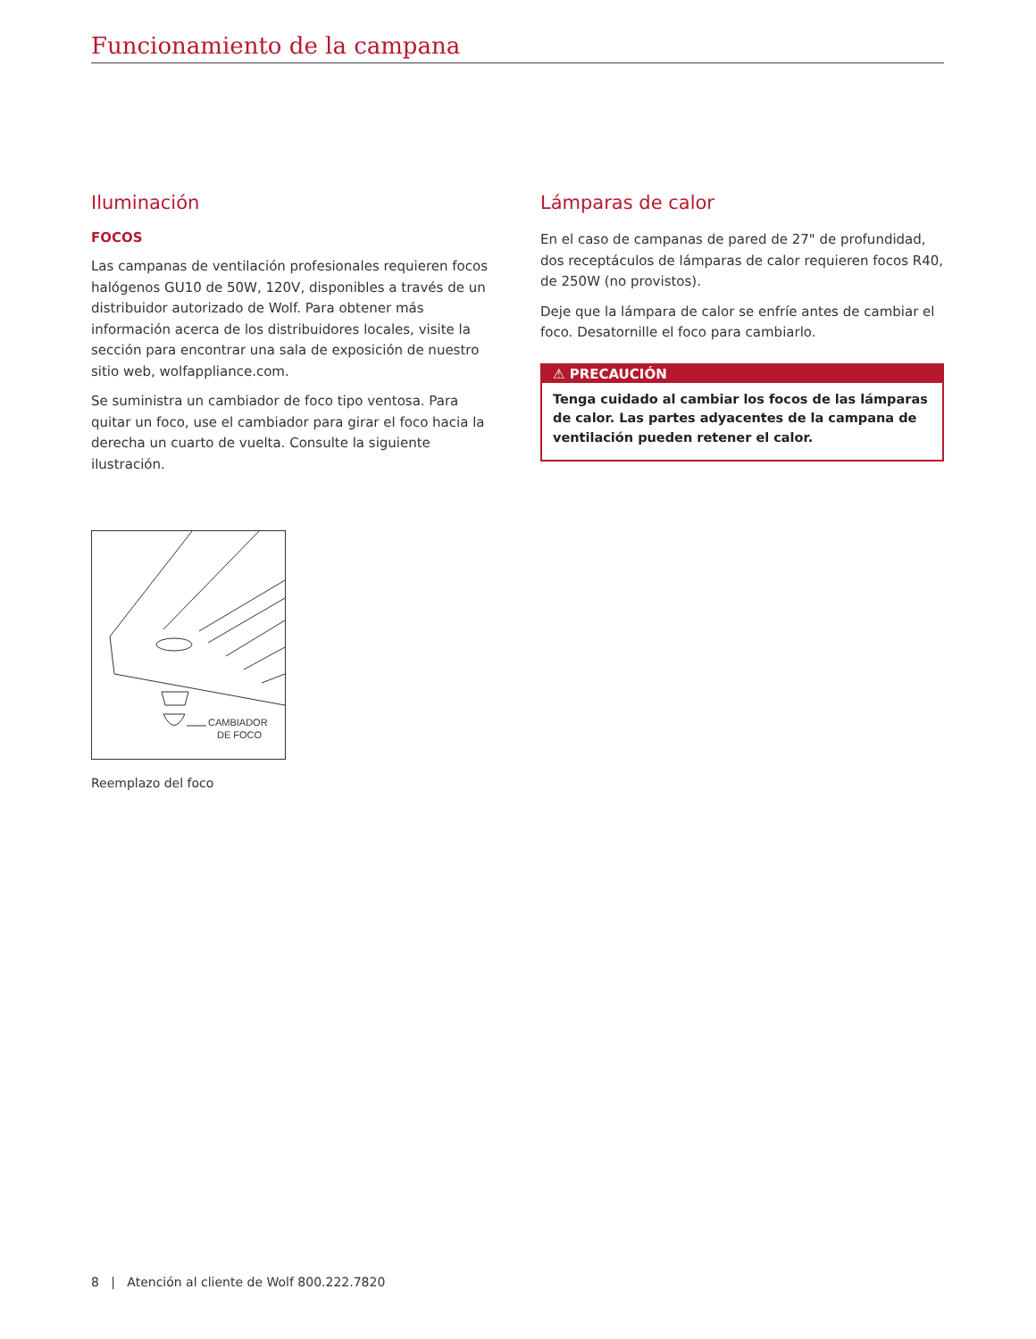Funcionamiento de la campana
Iluminación
FOCOS
Las campanas de ventilación profesionales requieren focos halógenos GU10 de 50W, 120V, disponibles a través de un distribuidor autorizado de Wolf. Para obtener más información acerca de los distribuidores locales, visite la sección para encontrar una sala de exposición de nuestro sitio web, wolfappliance.com.
Se suministra un cambiador de foco tipo ventosa. Para quitar un foco, use el cambiador para girar el foco hacia la derecha un cuarto de vuelta. Consulte la siguiente ilustración.
CAMBIADOR
DE FOCO
Reemplazo del foco
Lámparas de calor
En el caso de campanas de pared de 27" de profundidad, dos receptáculos de lámparas de calor requieren focos R40, de 250W (no provistos).
Deje que la lámpara de calor se enfríe antes de cambiar el foco. Desatornille el foco para cambiarlo.
⚠ PRECAUCIÓN
Tenga cuidado al cambiar los focos de las lámparas de calor. Las partes adyacentes de la campana de ventilación pueden retener el calor.
8 | Atención al cliente de Wolf 800.222.7820